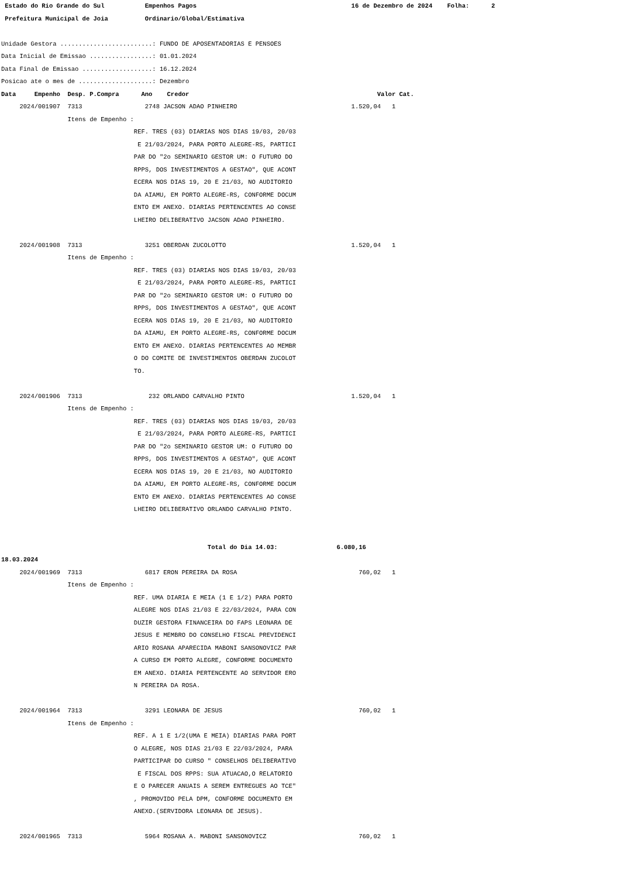Estado do Rio Grande do Sul Empenhos Pagos 16 de Dezembro de 2024 Folha: 2
Prefeitura Municipal de Joia Ordinario/Global/Estimativa
Unidade Gestora .........................: FUNDO DE APOSENTADORIAS E PENSOES
Data Inicial de Emissao .................: 01.01.2024
Data Final de Emissao ...................: 16.12.2024
Posicao ate o mes de ....................: Dezembro
Data Empenho Desp. P.Compra Ano Credor Valor Cat.
2024/001907 7313 2748 JACSON ADAO PINHEIRO 1.520,04 1
Itens de Empenho :
REF. TRES (03) DIARIAS NOS DIAS 19/03, 20/03
E 21/03/2024, PARA PORTO ALEGRE-RS, PARTICI
PAR DO "2o SEMINARIO GESTOR UM: O FUTURO DO
RPPS, DOS INVESTIMENTOS A GESTAO", QUE ACONT
ECERA NOS DIAS 19, 20 E 21/03, NO AUDITORIO
DA AIAMU, EM PORTO ALEGRE-RS, CONFORME DOCUM
ENTO EM ANEXO. DIARIAS PERTENCENTES AO CONSE
LHEIRO DELIBERATIVO JACSON ADAO PINHEIRO.
2024/001908 7313 3251 OBERDAN ZUCOLOTTO 1.520,04 1
Itens de Empenho :
REF. TRES (03) DIARIAS NOS DIAS 19/03, 20/03
E 21/03/2024, PARA PORTO ALEGRE-RS, PARTICI
PAR DO "2o SEMINARIO GESTOR UM: O FUTURO DO
RPPS, DOS INVESTIMENTOS A GESTAO", QUE ACONT
ECERA NOS DIAS 19, 20 E 21/03, NO AUDITORIO
DA AIAMU, EM PORTO ALEGRE-RS, CONFORME DOCUM
ENTO EM ANEXO. DIARIAS PERTENCENTES AO MEMBR
O DO COMITE DE INVESTIMENTOS OBERDAN ZUCOLOT
TO.
2024/001906 7313 232 ORLANDO CARVALHO PINTO 1.520,04 1
Itens de Empenho :
REF. TRES (03) DIARIAS NOS DIAS 19/03, 20/03
E 21/03/2024, PARA PORTO ALEGRE-RS, PARTICI
PAR DO "2o SEMINARIO GESTOR UM: O FUTURO DO
RPPS, DOS INVESTIMENTOS A GESTAO", QUE ACONT
ECERA NOS DIAS 19, 20 E 21/03, NO AUDITORIO
DA AIAMU, EM PORTO ALEGRE-RS, CONFORME DOCUM
ENTO EM ANEXO. DIARIAS PERTENCENTES AO CONSE
LHEIRO DELIBERATIVO ORLANDO CARVALHO PINTO.
Total do Dia 14.03: 6.080,16
18.03.2024
2024/001969 7313 6817 ERON PEREIRA DA ROSA 760,02 1
Itens de Empenho :
REF. UMA DIARIA E MEIA (1 E 1/2) PARA PORTO
ALEGRE NOS DIAS 21/03 E 22/03/2024, PARA CON
DUZIR GESTORA FINANCEIRA DO FAPS LEONARA DE
JESUS E MEMBRO DO CONSELHO FISCAL PREVIDENCI
ARIO ROSANA APARECIDA MABONI SANSONOVICZ PAR
A CURSO EM PORTO ALEGRE, CONFORME DOCUMENTO
EM ANEXO. DIARIA PERTENCENTE AO SERVIDOR ERO
N PEREIRA DA ROSA.
2024/001964 7313 3291 LEONARA DE JESUS 760,02 1
Itens de Empenho :
REF. A 1 E 1/2(UMA E MEIA) DIARIAS PARA PORT
O ALEGRE, NOS DIAS 21/03 E 22/03/2024, PARA
PARTICIPAR DO CURSO " CONSELHOS DELIBERATIVO
E FISCAL DOS RPPS: SUA ATUACAO,O RELATORIO
E O PARECER ANUAIS A SEREM ENTREGUES AO TCE"
, PROMOVIDO PELA DPM, CONFORME DOCUMENTO EM
ANEXO.(SERVIDORA LEONARA DE JESUS).
2024/001965 7313 5964 ROSANA A. MABONI SANSONOVICZ 760,02 1